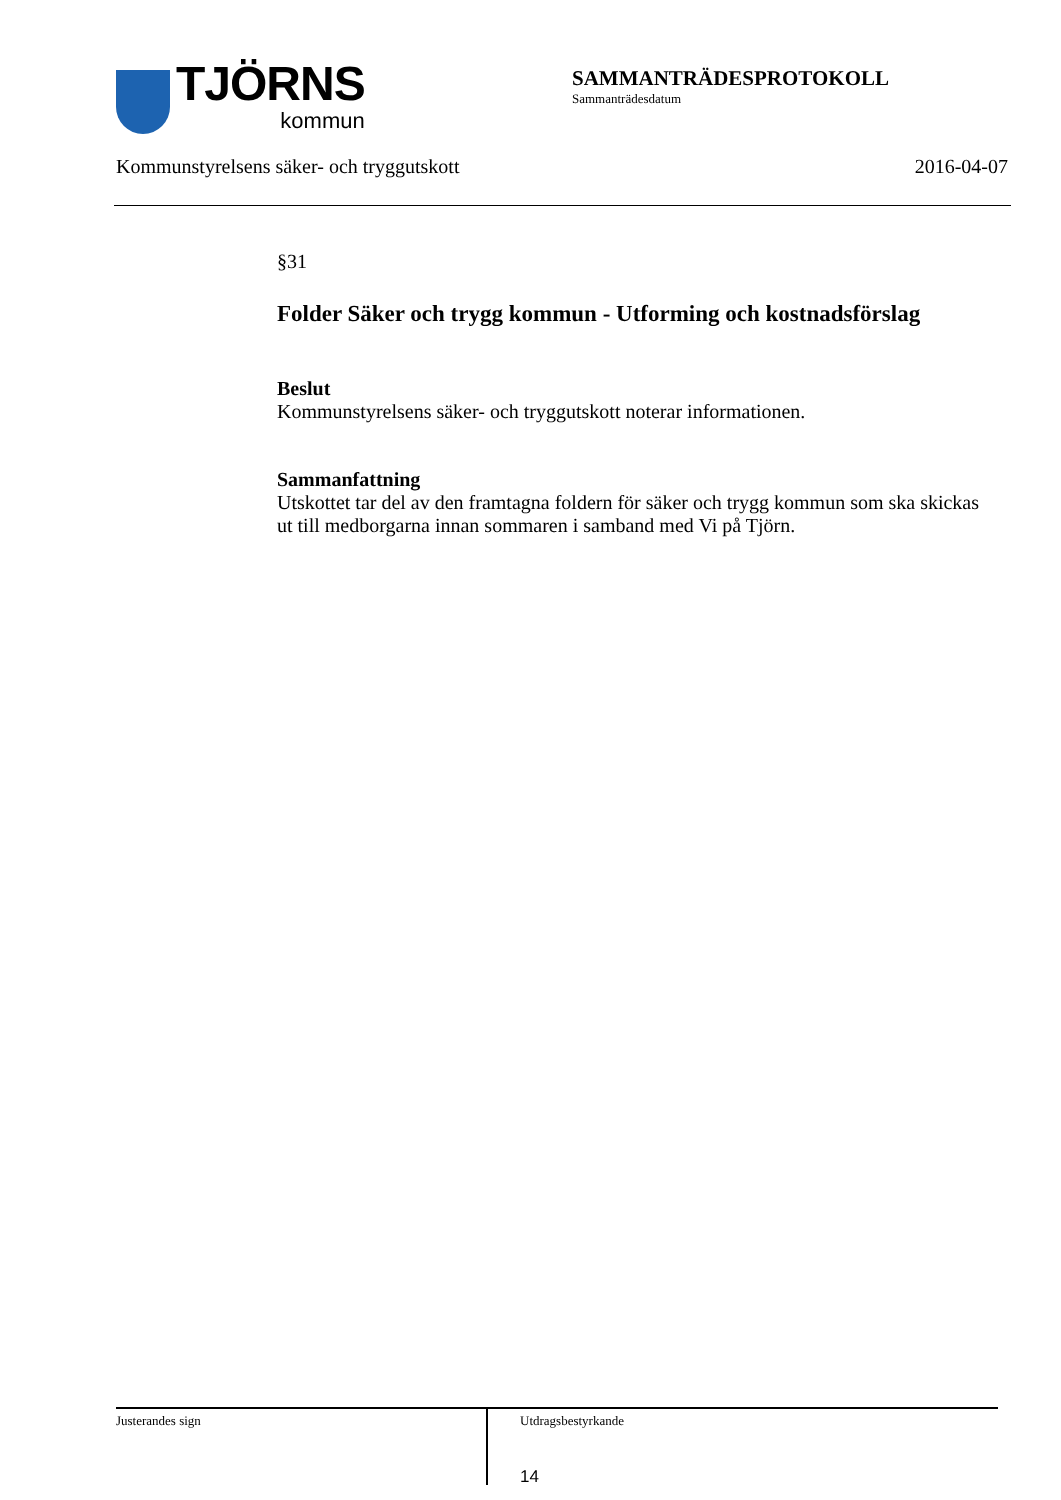TJÖRNS
kommun
SAMMANTRÄDESPROTOKOLL
Sammanträdesdatum
Kommunstyrelsens säker- och tryggutskott 2016-04-07
§31
Folder Säker och trygg kommun - Utforming och kostnadsförslag
Beslut
Kommunstyrelsens säker- och tryggutskott noterar informationen.
Sammanfattning
Utskottet tar del av den framtagna foldern för säker och trygg kommun som ska skickas ut till medborgarna innan sommaren i samband med Vi på Tjörn.
Justerandes sign
Utdragsbestyrkande
14